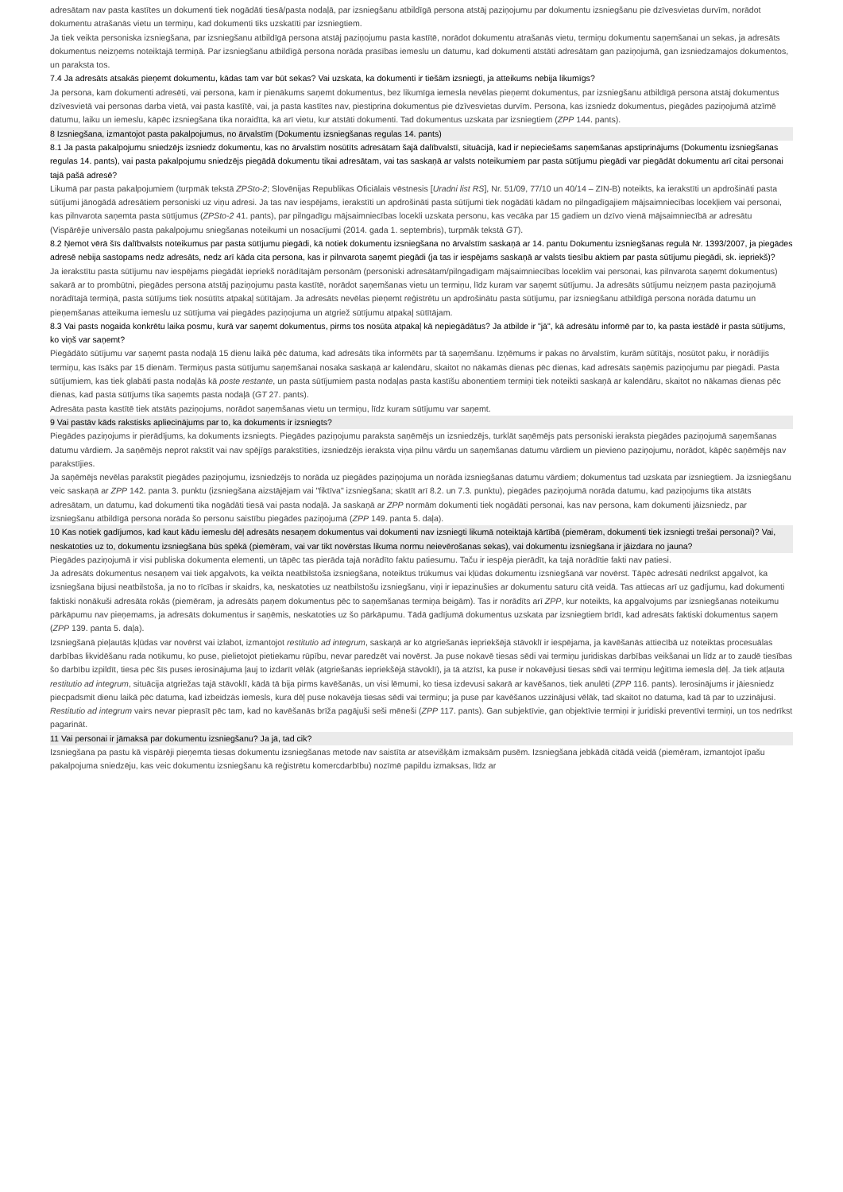adresātam nav pasta kastītes un dokumenti tiek nogādāti tiesā/pasta nodaļā, par izsniegšanu atbildīgā persona atstāj paziņojumu par dokumentu izsniegšanu pie dzīvesvietas durvīm, norādot dokumentu atrašanās vietu un termiņu, kad dokumenti tiks uzskatīti par izsniegtiem.
Ja tiek veikta personiska izsniegšana, par izsniegšanu atbildīgā persona atstāj paziņojumu pasta kastītē, norādot dokumentu atrašanās vietu, termiņu dokumentu saņemšanai un sekas, ja adresāts dokumentus neizņems noteiktajā termiņā. Par izsniegšanu atbildīgā persona norāda prasības iemeslu un datumu, kad dokumenti atstāti adresātam gan paziņojumā, gan izsniedzamajos dokumentos, un paraksta tos.
7.4 Ja adresāts atsakās pieņemt dokumentu, kādas tam var būt sekas? Vai uzskata, ka dokumenti ir tiešām izsniegti, ja atteikums nebija likumīgs?
Ja persona, kam dokumenti adresēti, vai persona, kam ir pienākums saņemt dokumentus, bez likumīga iemesla nevēlas pieņemt dokumentus, par izsniegšanu atbildīgā persona atstāj dokumentus dzīvesvietā vai personas darba vietā, vai pasta kastītē, vai, ja pasta kastītes nav, piestiprina dokumentus pie dzīvesvietas durvīm. Persona, kas izsniedz dokumentus, piegādes paziņojumā atzīmē datumu, laiku un iemeslu, kāpēc izsniegšana tika noraidīta, kā arī vietu, kur atstāti dokumenti. Tad dokumentus uzskata par izsniegtiem (ZPP 144. pants).
8 Izsniegšana, izmantojot pasta pakalpojumus, no ārvalstīm (Dokumentu izsniegšanas regulas 14. pants)
8.1 Ja pasta pakalpojumu sniedzējs izsniedz dokumentu, kas no ārvalstīm nosūtīts adresātam šajā dalībvalstī, situācijā, kad ir nepieciešams saņemšanas apstiprinājums (Dokumentu izsniegšanas regulas 14. pants), vai pasta pakalpojumu sniedzējs piegādā dokumentu tikai adresātam, vai tas saskaņā ar valsts noteikumiem par pasta sūtījumu piegādi var piegādāt dokumentu arī citai personai tajā pašā adresē?
Likumā par pasta pakalpojumiem (turpmāk tekstā ZPSto-2; Slovēnijas Republikas Oficiālais vēstnesis [Uradni list RS], Nr. 51/09, 77/10 un 40/14 – ZIN-B) noteikts, ka ierakstīti un apdrošināti pasta sūtījumi jānogādā adresātiem personiski uz viņu adresi. Ja tas nav iespējams, ierakstīti un apdrošināti pasta sūtījumi tiek nogādāti kādam no pilngadīgajiem mājsaimniecības locekļiem vai personai, kas pilnvarota saņemta pasta sūtījumus (ZPSto-2 41. pants), par pilngadīgu mājsaimniecības locekli uzskata personu, kas vecāka par 15 gadiem un dzīvo vienā mājsaimniecībā ar adresātu (Vispārējie universālo pasta pakalpojumu sniegšanas noteikumi un nosacījumi (2014. gada 1. septembris), turpmāk tekstā GT).
8.2 Ņemot vērā šīs dalībvalsts noteikumus par pasta sūtījumu piegādi, kā notiek dokumentu izsniegšana no ārvalstīm saskaņā ar 14. pantu Dokumentu izsniegšanas regulā Nr. 1393/2007, ja piegādes adresē nebija sastopams nedz adresāts, nedz arī kāda cita persona, kas ir pilnvarota saņemt piegādi (ja tas ir iespējams saskaņā ar valsts tiesību aktiem par pasta sūtījumu piegādi, sk. iepriekš)?
Ja ierakstītu pasta sūtījumu nav iespējams piegādāt iepriekš norādītajām personām (personiski adresātam/pilngadīgam mājsaimniecības loceklim vai personai, kas pilnvarota saņemt dokumentus) sakarā ar to prombūtni, piegādes persona atstāj paziņojumu pasta kastītē, norādot saņemšanas vietu un termiņu, līdz kuram var saņemt sūtījumu. Ja adresāts sūtījumu neizņem pasta paziņojumā norādītajā termiņā, pasta sūtījums tiek nosūtīts atpakaļ sūtītājam. Ja adresāts nevēlas pieņemt reģistrētu un apdrošinātu pasta sūtījumu, par izsniegšanu atbildīgā persona norāda datumu un pieņemšanas atteikuma iemeslu uz sūtījuma vai piegādes paziņojuma un atgriež sūtījumu atpakaļ sūtītājam.
8.3 Vai pasts nogaida konkrētu laika posmu, kurā var saņemt dokumentus, pirms tos nosūta atpakaļ kā nepiegādātus? Ja atbilde ir "jā", kā adresātu informē par to, ka pasta iestādē ir pasta sūtījums, ko viņš var saņemt?
Piegādāto sūtījumu var saņemt pasta nodaļā 15 dienu laikā pēc datuma, kad adresāts tika informēts par tā saņemšanu. Izņēmums ir pakas no ārvalstīm, kurām sūtītājs, nosūtot paku, ir norādījis termiņu, kas īsāks par 15 dienām. Termiņus pasta sūtījumu saņemšanai nosaka saskaņā ar kalendāru, skaitot no nākamās dienas pēc dienas, kad adresāts saņēmis paziņojumu par piegādi. Pasta sūtījumiem, kas tiek glabāti pasta nodaļās kā poste restante, un pasta sūtījumiem pasta nodaļas pasta kastīšu abonentiem termiņi tiek noteikti saskaņā ar kalendāru, skaitot no nākamas dienas pēc dienas, kad pasta sūtījums tika saņemts pasta nodaļā (GT 27. pants).
Adresāta pasta kastītē tiek atstāts paziņojums, norādot saņemšanas vietu un termiņu, līdz kuram sūtījumu var saņemt.
9 Vai pastāv kāds rakstisks apliecinājums par to, ka dokuments ir izsniegts?
Piegādes paziņojums ir pierādījums, ka dokuments izsniegts. Piegādes paziņojumu paraksta saņēmējs un izsniedzējs, turklāt saņēmējs pats personiski ieraksta piegādes paziņojumā saņemšanas datumu vārdiem. Ja saņēmējs neprot rakstīt vai nav spējīgs parakstīties, izsniedzējs ieraksta viņa pilnu vārdu un saņemšanas datumu vārdiem un pievieno paziņojumu, norādot, kāpēc saņēmējs nav parakstījies.
Ja saņēmējs nevēlas parakstīt piegādes paziņojumu, izsniedzējs to norāda uz piegādes paziņojuma un norāda izsniegšanas datumu vārdiem; dokumentus tad uzskata par izsniegtiem. Ja izsniegšanu veic saskaņā ar ZPP 142. panta 3. punktu (izsniegšana aizstājējam vai "fiktīva" izsniegšana; skatīt arī 8.2. un 7.3. punktu), piegādes paziņojumā norāda datumu, kad paziņojums tika atstāts adresātam, un datumu, kad dokumenti tika nogādāti tiesā vai pasta nodaļā. Ja saskaņā ar ZPP normām dokumenti tiek nogādāti personai, kas nav persona, kam dokumenti jāizsniedz, par izsniegšanu atbildīgā persona norāda šo personu saistību piegādes paziņojumā (ZPP 149. panta 5. daļa).
10 Kas notiek gadījumos, kad kaut kādu iemeslu dēļ adresāts nesaņem dokumentus vai dokumenti nav izsniegti likumā noteiktajā kārtībā (piemēram, dokumenti tiek izsniegti trešai personai)? Vai, neskatoties uz to, dokumentu izsniegšana būs spēkā (piemēram, vai var tikt novērstas likuma normu neievērošanas sekas), vai dokumentu izsniegšana ir jāizdara no jauna?
Piegādes paziņojumā ir visi publiska dokumenta elementi, un tāpēc tas pierāda tajā norādīto faktu patiesumu. Taču ir iespēja pierādīt, ka tajā norādītie fakti nav patiesi.
Ja adresāts dokumentus nesaņem vai tiek apgalvots, ka veikta neatbilstoša izsniegšana, noteiktus trūkumus vai kļūdas dokumentu izsniegšanā var novērst. Tāpēc adresāti nedrīkst apgalvot, ka izsniegšana bijusi neatbilstoša, ja no to rīcības ir skaidrs, ka, neskatoties uz neatbilstošu izsniegšanu, viņi ir iepazinušies ar dokumentu saturu citā veidā. Tas attiecas arī uz gadījumu, kad dokumenti faktiski nonākuši adresāta rokās (piemēram, ja adresāts paņem dokumentus pēc to saņemšanas termiņa beigām). Tas ir norādīts arī ZPP, kur noteikts, ka apgalvojums par izsniegšanas noteikumu pārkāpumu nav pieņemams, ja adresāts dokumentus ir saņēmis, neskatoties uz šo pārkāpumu. Tādā gadījumā dokumentus uzskata par izsniegtiem brīdī, kad adresāts faktiski dokumentus saņem (ZPP 139. panta 5. daļa).
Izsniegšanā pieļautās kļūdas var novērst vai izlabot, izmantojot restitutio ad integrum, saskaņā ar ko atgriešanās iepriekšējā stāvoklī ir iespējama, ja kavēšanās attiecībā uz noteiktas procesuālas darbības likvidēšanu rada notikumu, ko puse, pielietojot pietiekamu rūpību, nevar paredzēt vai novērst. Ja puse nokavē tiesas sēdi vai termiņu juridiskas darbības veikšanai un līdz ar to zaudē tiesības šo darbību izpildīt, tiesa pēc šīs puses ierosinājuma ļauj to izdarīt vēlāk (atgriešanās iepriekšējā stāvoklī), ja tā atzīst, ka puse ir nokavējusi tiesas sēdi vai termiņu leģitīma iemesla dēļ. Ja tiek atļauta restitutio ad integrum, situācija atgriežas tajā stāvoklī, kādā tā bija pirms kavēšanās, un visi lēmumi, ko tiesa izdevusi sakarā ar kavēšanos, tiek anulēti (ZPP 116. pants). Ierosinājums ir jāiesniedz piecpadsmit dienu laikā pēc datuma, kad izbeidzās iemesls, kura dēļ puse nokavēja tiesas sēdi vai termiņu; ja puse par kavēšanos uzzinājusi vēlāk, tad skaitot no datuma, kad tā par to uzzinājusi. Restitutio ad integrum vairs nevar pieprasīt pēc tam, kad no kavēšanās brīža pagājuši seši mēneši (ZPP 117. pants). Gan subjektīvie, gan objektīvie termiņi ir juridiski preventīvi termiņi, un tos nedrīkst pagarināt.
11 Vai personai ir jāmaksā par dokumentu izsniegšanu? Ja jā, tad cik?
Izsniegšana pa pastu kā vispārēji pieņemta tiesas dokumentu izsniegšanas metode nav saistīta ar atsevišķām izmaksām pusēm. Izsniegšana jebkādā citādā veidā (piemēram, izmantojot īpašu pakalpojuma sniedzēju, kas veic dokumentu izsniegšanu kā reģistrētu komercdarbību) nozīmē papildu izmaksas, līdz ar